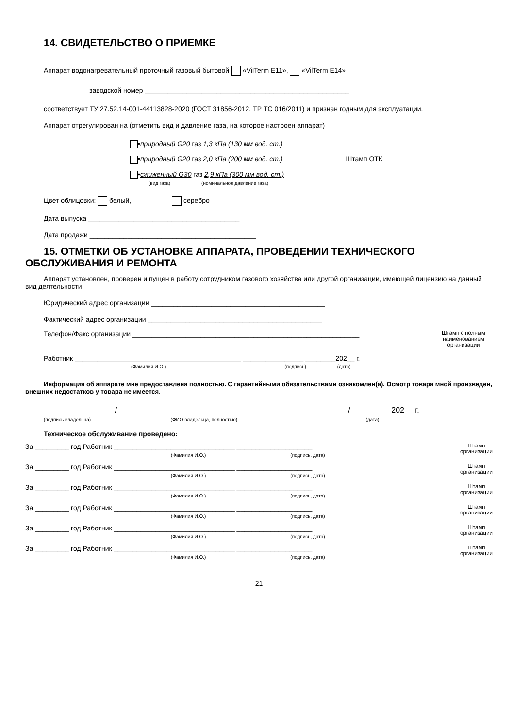14. СВИДЕТЕЛЬСТВО О ПРИЕМКЕ
Аппарат водонагревательный проточный газовый бытовой «VilTerm E11», «VilTerm E14»
заводской номер ______________________________________________________
соответствует ТУ 27.52.14-001-44113828-2020 (ГОСТ 31856-2012, ТР ТС 016/2011) и признан годным для эксплуатации.
Аппарат отрегулирован на (отметить вид и давление газа, на которое настроен аппарат)
•природный G20 газ 1,3 кПа (130 мм вод. ст.)
•природный G20 газ 2,0 кПа (200 мм вод. ст.) Штамп ОТК
•сжиженный G30 газ 2,9 кПа (300 мм вод. ст.)
(вид газа) (номинальное давление газа)
Цвет облицовки: белый, серебро
Дата выпуска ________________________________________
Дата продажи ____________________________________________
15. ОТМЕТКИ ОБ УСТАНОВКЕ АППАРАТА, ПРОВЕДЕНИИ ТЕХНИЧЕСКОГО ОБСЛУЖИВАНИЯ И РЕМОНТА
Аппарат установлен, проверен и пущен в работу сотрудником газового хозяйства или другой организации, имеющей лицензию на данный вид деятельности:
Юридический адрес организации ______________________________________________
Фактический адрес организации ______________________________________________
Телефон/Факс организации ____________________________________________________________ Штамп с полным наименованием организации
Работник ____________________________________________ ________________ ________202__ г.
(Фамилия И.О.) (подпись) (дата)
Информация об аппарате мне предоставлена полностью. С гарантийными обязательствами ознакомлен(а). Осмотр товара мной произведен, внешних недостатков у товара не имеется.
________________ / _____________________________________________________/_________ 202__ г.
(подпись владельца) (ФИО владельца, полностью) (дата)
Техническое обслуживание проведено:
За _________ год Работник ________________________________ ____________________
(Фамилия И.О.) (подпись, дата) Штамп
организации
За _________ год Работник ________________________________ ____________________
(Фамилия И.О.) (подпись, дата) Штамп
организации
За _________ год Работник ________________________________ ____________________
(Фамилия И.О.) (подпись, дата) Штамп
организации
За _________ год Работник ________________________________ ____________________
(Фамилия И.О.) (подпись, дата) Штамп
организации
За _________ год Работник ________________________________ ____________________
(Фамилия И.О.) (подпись, дата) Штамп
организации
За _________ год Работник ________________________________ ____________________
(Фамилия И.О.) (подпись, дата) Штамп
организации
21